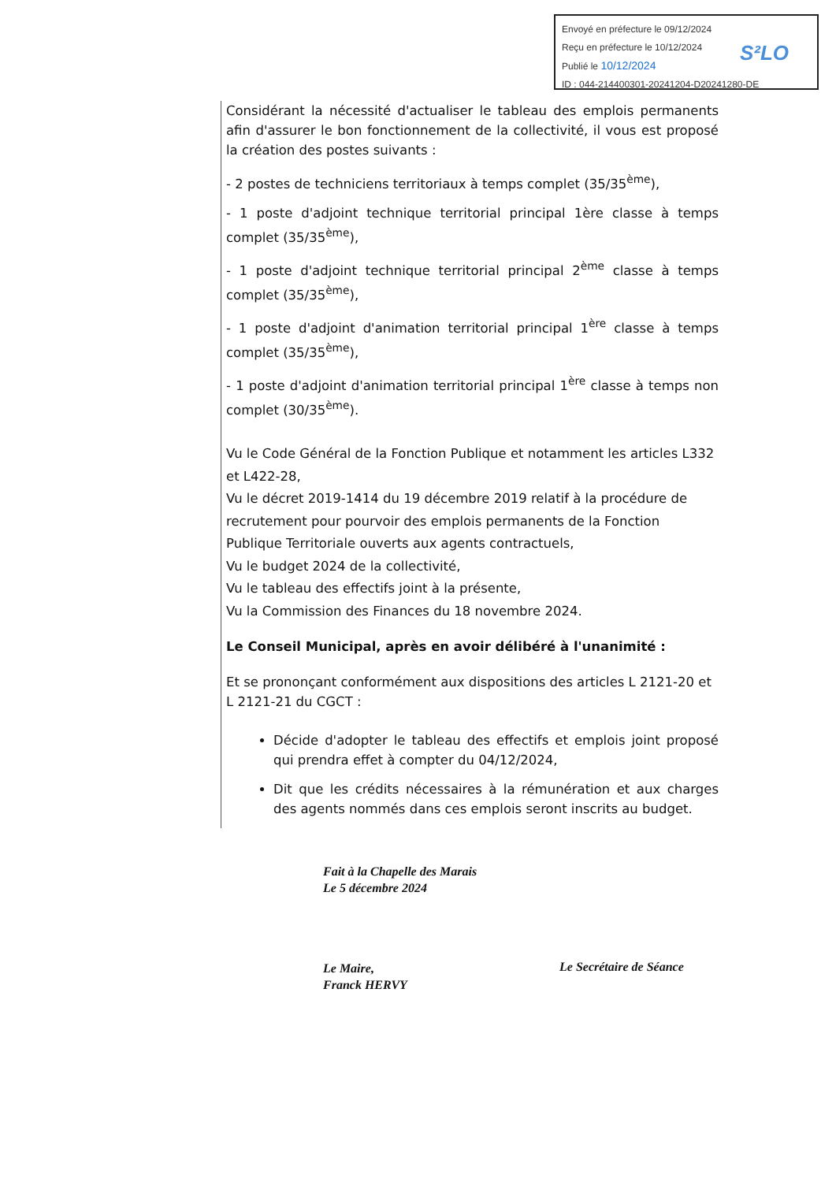Envoyé en préfecture le 09/12/2024
Reçu en préfecture le 10/12/2024
Publié le 10/12/2024
ID : 044-214400301-20241204-D20241280-DE
S²LO
Considérant la nécessité d'actualiser le tableau des emplois permanents afin d'assurer le bon fonctionnement de la collectivité, il vous est proposé la création des postes suivants :
- 2 postes de techniciens territoriaux à temps complet (35/35<sup>ème</sup>),
- 1 poste d'adjoint technique territorial principal 1ère classe à temps complet (35/35<sup>ème</sup>),
- 1 poste d'adjoint technique territorial principal 2<sup>ème</sup> classe à temps complet (35/35<sup>ème</sup>),
- 1 poste d'adjoint d'animation territorial principal 1<sup>ère</sup> classe à temps complet (35/35<sup>ème</sup>),
- 1 poste d'adjoint d'animation territorial principal 1<sup>ère</sup> classe à temps non complet (30/35<sup>ème</sup>).
Vu le Code Général de la Fonction Publique et notamment les articles L332 et L422-28,
Vu le décret 2019-1414 du 19 décembre 2019 relatif à la procédure de recrutement pour pourvoir des emplois permanents de la Fonction Publique Territoriale ouverts aux agents contractuels,
Vu le budget 2024 de la collectivité,
Vu le tableau des effectifs joint à la présente,
Vu la Commission des Finances du 18 novembre 2024.
Le Conseil Municipal, après en avoir délibéré à l'unanimité :
Et se prononçant conformément aux dispositions des articles L 2121-20 et L 2121-21 du CGCT :
Décide d'adopter le tableau des effectifs et emplois joint proposé qui prendra effet à compter du 04/12/2024,
Dit que les crédits nécessaires à la rémunération et aux charges des agents nommés dans ces emplois seront inscrits au budget.
Fait à la Chapelle des Marais
Le 5 décembre 2024
Le Maire,
Franck HERVY
Le Secrétaire de Séance